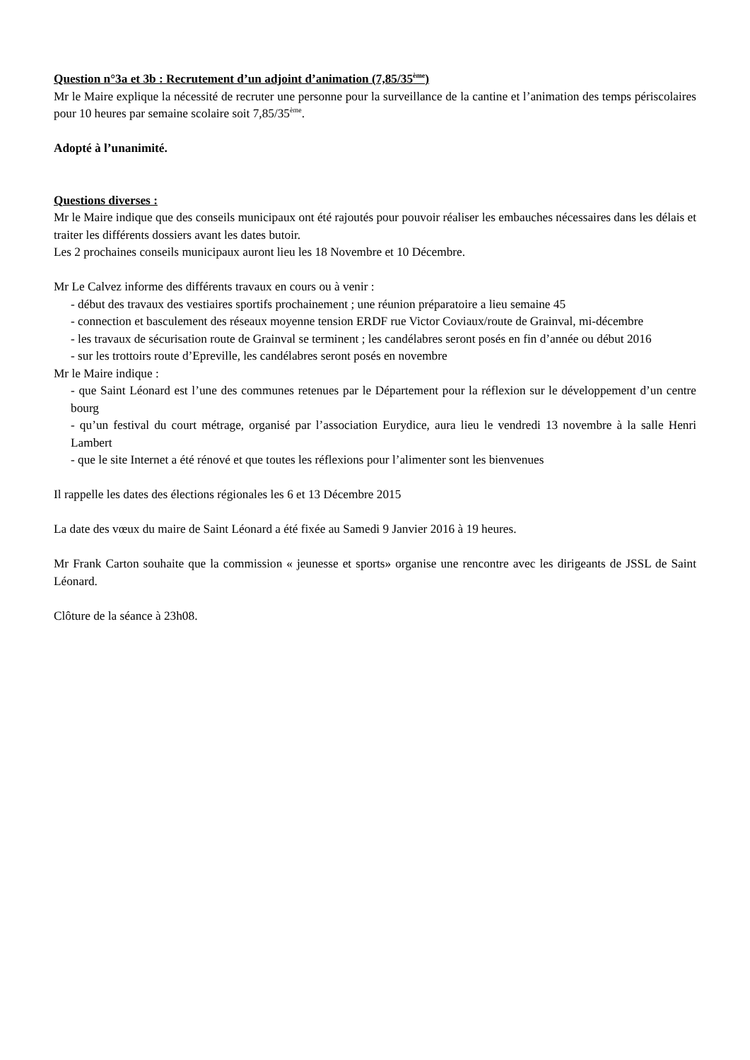Question n°3a et 3b : Recrutement d’un adjoint d’animation (7,85/35<sup>ème</sup>)
Mr le Maire explique la nécessité de recruter une personne pour la surveillance de la cantine et l’animation des temps périscolaires pour 10 heures par semaine scolaire soit 7,85/35<sup>ème</sup>.
Adopté à l’unanimité.
Questions diverses :
Mr le Maire indique que des conseils municipaux ont été rajoutés pour pouvoir réaliser les embauches nécessaires dans les délais et traiter les différents dossiers avant les dates butoir.
Les 2 prochaines conseils municipaux auront lieu les 18 Novembre et 10 Décembre.
Mr Le Calvez informe des différents travaux en cours ou à venir :
- début des travaux des vestiaires sportifs prochainement ; une réunion préparatoire a lieu semaine 45
- connection et basculement des réseaux moyenne tension ERDF rue Victor Coviaux/route de Grainval, mi-décembre
- les travaux de sécurisation route de Grainval se terminent ; les candélabres seront posés en fin d’année ou début 2016
- sur les trottoirs route d’Epreville, les candélabres seront posés en novembre
Mr le Maire indique :
- que Saint Léonard est l’une des communes retenues par le Département pour la réflexion sur le développement d’un centre bourg
- qu’un festival du court métrage, organisé par l’association Eurydice, aura lieu le vendredi 13 novembre à la salle Henri Lambert
- que le site Internet a été rénové et que toutes les réflexions pour l’alimenter sont les bienvenues
Il rappelle les dates des élections régionales les 6 et 13 Décembre 2015
La date des vœux du maire de Saint Léonard a été fixée au Samedi 9 Janvier 2016 à 19 heures.
Mr Frank Carton souhaite que la commission « jeunesse et sports» organise une rencontre avec les dirigeants de JSSL de Saint Léonard.
Clôture de la séance à 23h08.